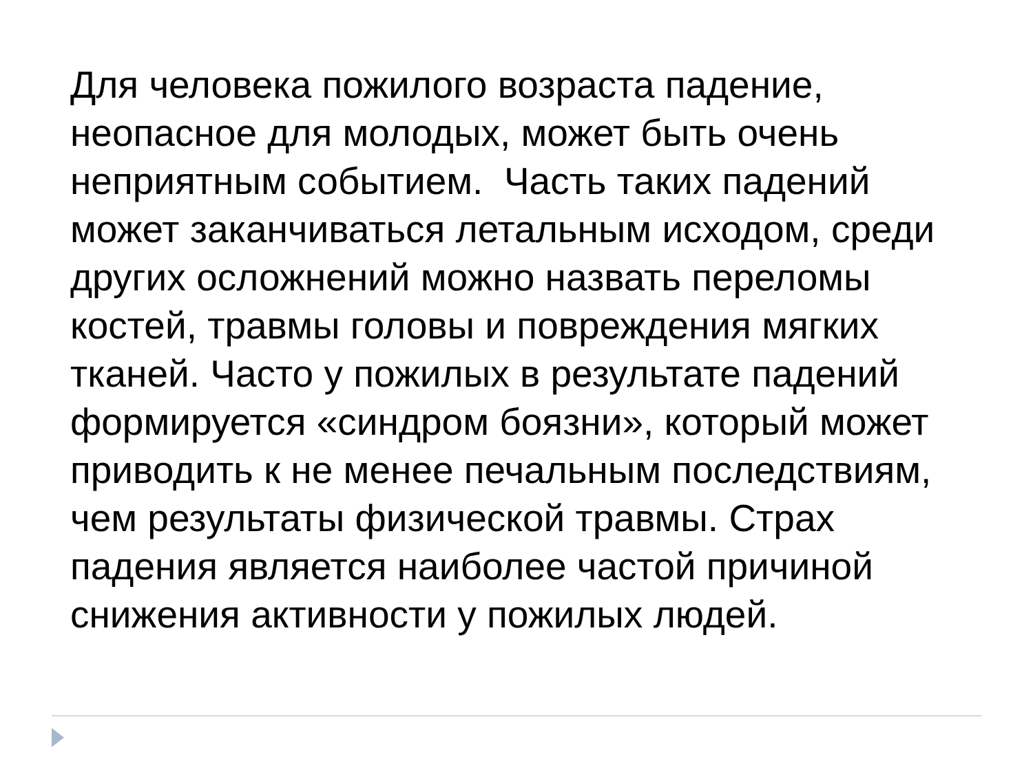Для человека пожилого возраста падение, неопасное для молодых, может быть очень неприятным событием. Часть таких падений может заканчиваться летальным исходом, среди других осложнений можно назвать переломы костей, травмы головы и повреждения мягких тканей. Часто у пожилых в результате падений формируется «синдром боязни», который может приводить к не менее печальным последствиям, чем результаты физической травмы. Страх падения является наиболее частой причиной снижения активности у пожилых людей.